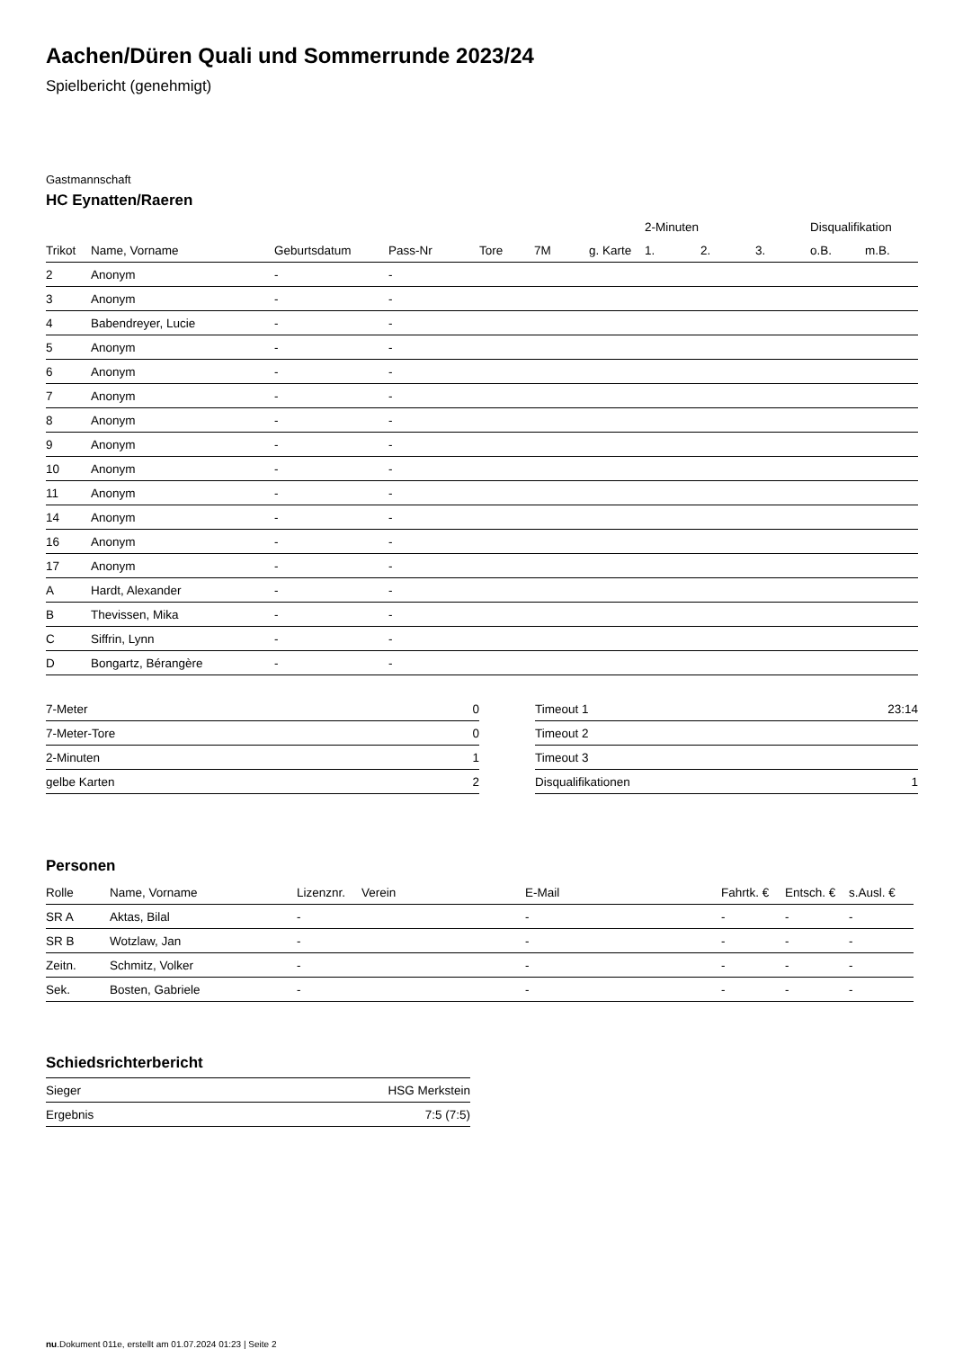Aachen/Düren Quali und Sommerrunde 2023/24
Spielbericht (genehmigt)
Gastmannschaft
HC Eynatten/Raeren
| | | | | | | | 2-Minuten | | | Disqualifikation | |
| --- | --- | --- | --- | --- | --- | --- | --- | --- | --- | --- | --- |
| Trikot | Name, Vorname | Geburtsdatum | Pass-Nr | Tore | 7M | g. Karte | 1. | 2. | 3. | o.B. | m.B. |
| 2 | Anonym | - | - | | | | | | | | |
| 3 | Anonym | - | - | | | | | | | | |
| 4 | Babendreyer, Lucie | - | - | | | | | | | | |
| 5 | Anonym | - | - | | | | | | | | |
| 6 | Anonym | - | - | | | | | | | | |
| 7 | Anonym | - | - | | | | | | | | |
| 8 | Anonym | - | - | | | | | | | | |
| 9 | Anonym | - | - | | | | | | | | |
| 10 | Anonym | - | - | | | | | | | | |
| 11 | Anonym | - | - | | | | | | | | |
| 14 | Anonym | - | - | | | | | | | | |
| 16 | Anonym | - | - | | | | | | | | |
| 17 | Anonym | - | - | | | | | | | | |
| A | Hardt, Alexander | - | - | | | | | | | | |
| B | Thevissen, Mika | - | - | | | | | | | | |
| C | Siffrin, Lynn | - | - | | | | | | | | |
| D | Bongartz, Bérangère | - | - | | | | | | | | |
| 7-Meter | 0 |
| 7-Meter-Tore | 0 |
| 2-Minuten | 1 |
| gelbe Karten | 2 |
| Timeout 1 | 23:14 |
| Timeout 2 | |
| Timeout 3 | |
| Disqualifikationen | 1 |
Personen
| Rolle | Name, Vorname | Lizenznr. | Verein | E-Mail | Fahrtk. € | Entsch. € | s.Ausl. € |
| --- | --- | --- | --- | --- | --- | --- | --- |
| SR A | Aktas, Bilal | - | | - | - | - | - |
| SR B | Wotzlaw, Jan | - | | - | - | - | - |
| Zeitn. | Schmitz, Volker | - | | - | - | - | - |
| Sek. | Bosten, Gabriele | - | | - | - | - | - |
Schiedsrichterbericht
| Sieger | HSG Merkstein |
| Ergebnis | 7:5 (7:5) |
nu.Dokument 011e, erstellt am 01.07.2024 01:23 | Seite 2